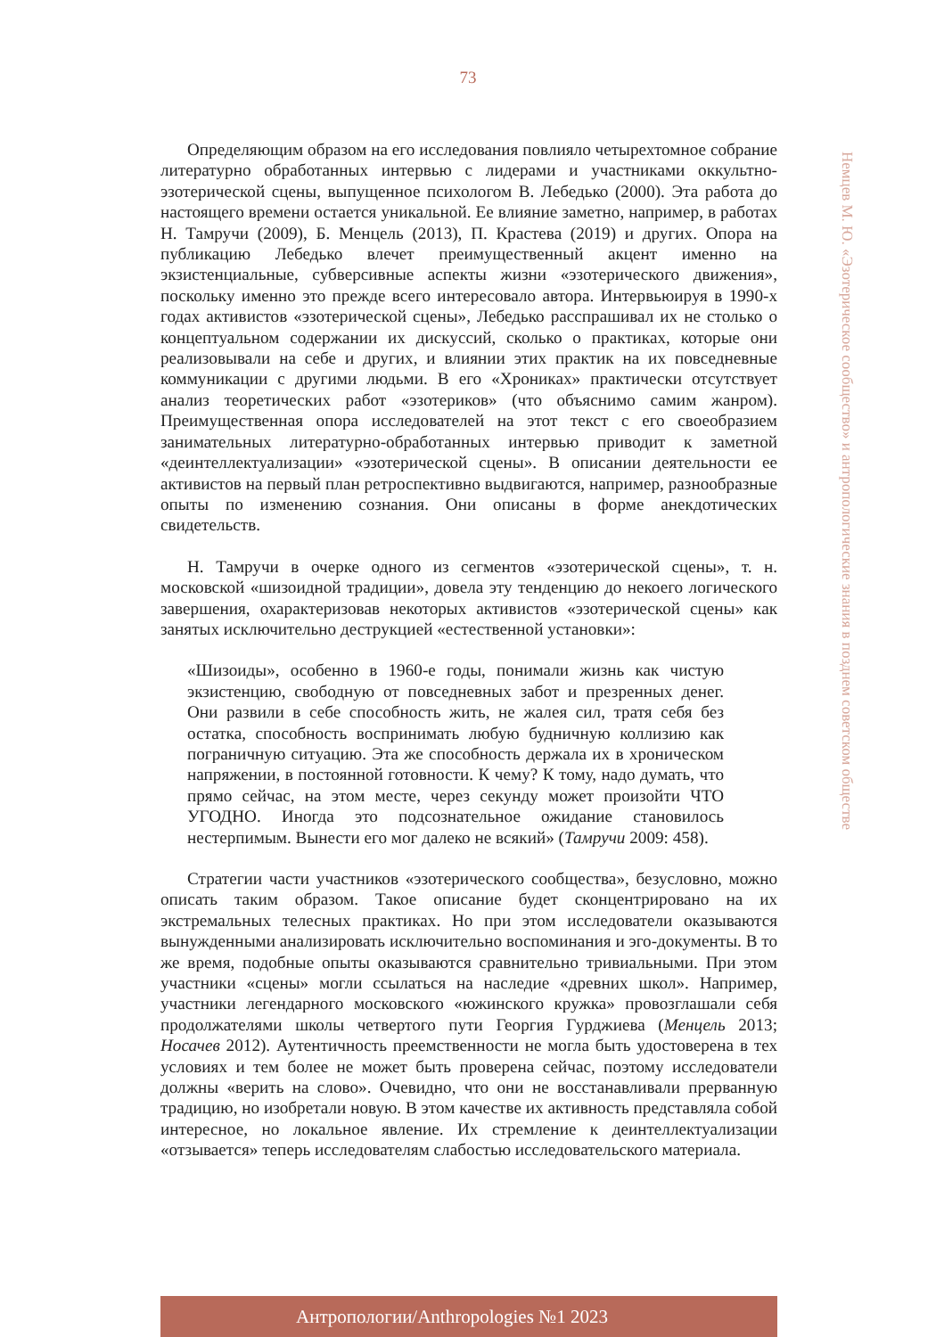73
Немцев М. Ю. «Эзотерическое сообщество» и антропологические знания в позднем советском обществе
Определяющим образом на его исследования повлияло четырехтомное собрание литературно обработанных интервью с лидерами и участниками оккультно-эзотерической сцены, выпущенное психологом В. Лебедько (2000). Эта работа до настоящего времени остается уникальной. Ее влияние заметно, например, в работах Н. Тамручи (2009), Б. Менцель (2013), П. Крастева (2019) и других. Опора на публикацию Лебедько влечет преимущественный акцент именно на экзистенциальные, субверсивные аспекты жизни «эзотерического движения», поскольку именно это прежде всего интересовало автора. Интервьюируя в 1990-х годах активистов «эзотерической сцены», Лебедько расспрашивал их не столько о концептуальном содержании их дискуссий, сколько о практиках, которые они реализовывали на себе и других, и влиянии этих практик на их повседневные коммуникации с другими людьми. В его «Хрониках» практически отсутствует анализ теоретических работ «эзотериков» (что объяснимо самим жанром). Преимущественная опора исследователей на этот текст с его своеобразием занимательных литературно-обработанных интервью приводит к заметной «деинтеллектуализации» «эзотерической сцены». В описании деятельности ее активистов на первый план ретроспективно выдвигаются, например, разнообразные опыты по изменению сознания. Они описаны в форме анекдотических свидетельств.
Н. Тамручи в очерке одного из сегментов «эзотерической сцены», т. н. московской «шизоидной традиции», довела эту тенденцию до некоего логического завершения, охарактеризовав некоторых активистов «эзотерической сцены» как занятых исключительно деструкцией «естественной установки»:
«Шизоиды», особенно в 1960-е годы, понимали жизнь как чистую экзистенцию, свободную от повседневных забот и презренных денег. Они развили в себе способность жить, не жалея сил, тратя себя без остатка, способность воспринимать любую будничную коллизию как пограничную ситуацию. Эта же способность держала их в хроническом напряжении, в постоянной готовности. К чему? К тому, надо думать, что прямо сейчас, на этом месте, через секунду может произойти ЧТО УГОДНО. Иногда это подсознательное ожидание становилось нестерпимым. Вынести его мог далеко не всякий» (Тамручи 2009: 458).
Стратегии части участников «эзотерического сообщества», безусловно, можно описать таким образом. Такое описание будет сконцентрировано на их экстремальных телесных практиках. Но при этом исследователи оказываются вынужденными анализировать исключительно воспоминания и эго-документы. В то же время, подобные опыты оказываются сравнительно тривиальными. При этом участники «сцены» могли ссылаться на наследие «древних школ». Например, участники легендарного московского «южинского кружка» провозглашали себя продолжателями школы четвертого пути Георгия Гурджиева (Менцель 2013; Носачев 2012). Аутентичность преемственности не могла быть удостоверена в тех условиях и тем более не может быть проверена сейчас, поэтому исследователи должны «верить на слово». Очевидно, что они не восстанавливали прерванную традицию, но изобретали новую. В этом качестве их активность представляла собой интересное, но локальное явление. Их стремление к деинтеллектуализации «отзывается» теперь исследователям слабостью исследовательского материала.
Антропологии/Anthropologies №1 2023